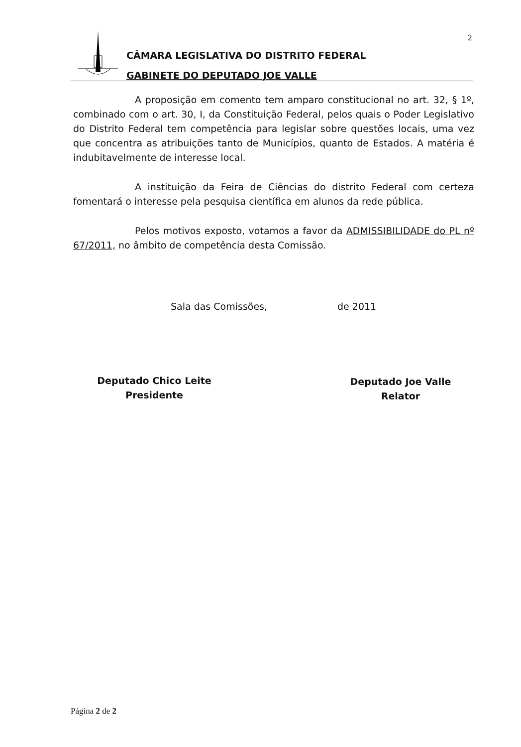2
CÂMARA LEGISLATIVA DO DISTRITO FEDERAL
GABINETE DO DEPUTADO JOE VALLE
A proposição em comento tem amparo constitucional no art. 32, § 1º, combinado com o art. 30, I, da Constituição Federal, pelos quais o Poder Legislativo do Distrito Federal tem competência para legislar sobre questões locais, uma vez que concentra as atribuições tanto de Municípios, quanto de Estados. A matéria é indubitavelmente de interesse local.
A instituição da Feira de Ciências do distrito Federal com certeza fomentará o interesse pela pesquisa científica em alunos da rede pública.
Pelos motivos exposto, votamos a favor da ADMISSIBILIDADE do PL nº 67/2011, no âmbito de competência desta Comissão.
Sala das Comissões, de 2011
Deputado Chico Leite
Presidente
Deputado Joe Valle
Relator
Página 2 de 2